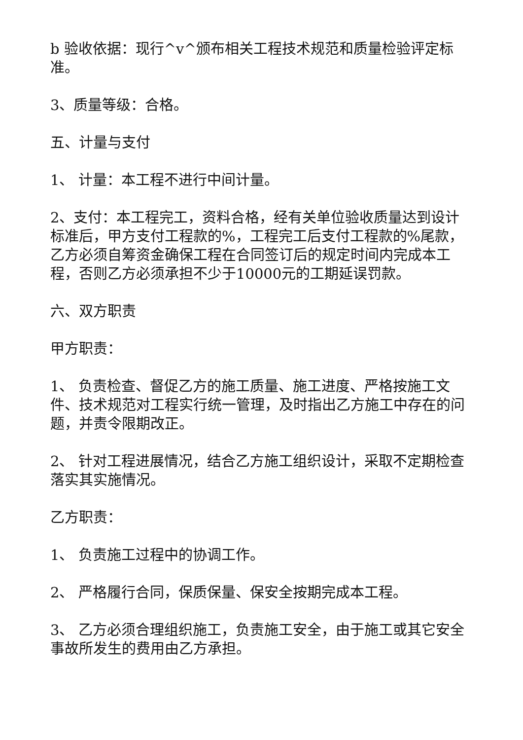b 验收依据：现行^v^颁布相关工程技术规范和质量检验评定标准。
3、质量等级：合格。
五、计量与支付
1、 计量：本工程不进行中间计量。
2、支付：本工程完工，资料合格，经有关单位验收质量达到设计标准后，甲方支付工程款的%，工程完工后支付工程款的%尾款，乙方必须自筹资金确保工程在合同签订后的规定时间内完成本工程，否则乙方必须承担不少于10000元的工期延误罚款。
六、双方职责
甲方职责：
1、 负责检查、督促乙方的施工质量、施工进度、严格按施工文件、技术规范对工程实行统一管理，及时指出乙方施工中存在的问题，并责令限期改正。
2、 针对工程进展情况，结合乙方施工组织设计，采取不定期检查落实其实施情况。
乙方职责：
1、 负责施工过程中的协调工作。
2、 严格履行合同，保质保量、保安全按期完成本工程。
3、 乙方必须合理组织施工，负责施工安全，由于施工或其它安全事故所发生的费用由乙方承担。